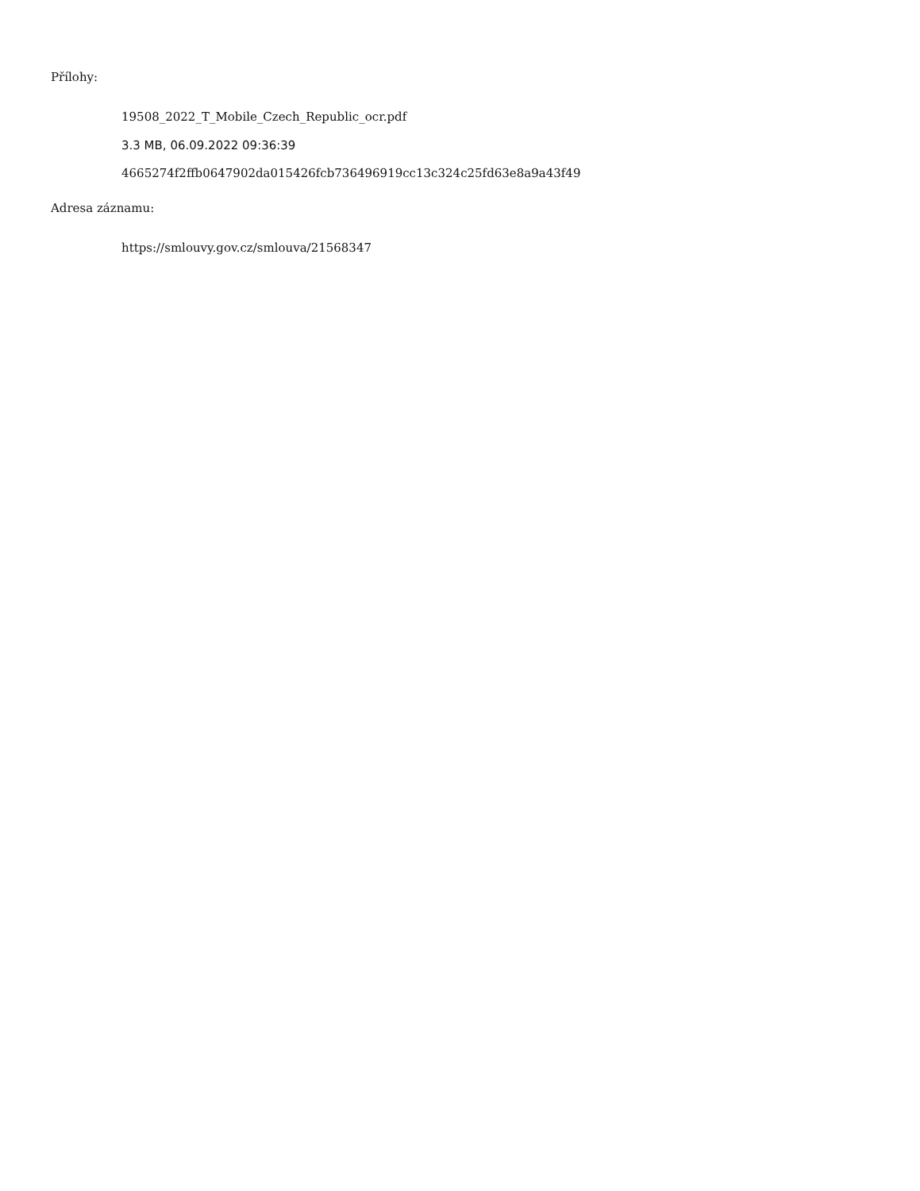Přílohy:
19508_2022_T_Mobile_Czech_Republic_ocr.pdf
3.3 MB, 06.09.2022 09:36:39
4665274f2ffb0647902da015426fcb736496919cc13c324c25fd63e8a9a43f49
Adresa záznamu:
https://smlouvy.gov.cz/smlouva/21568347